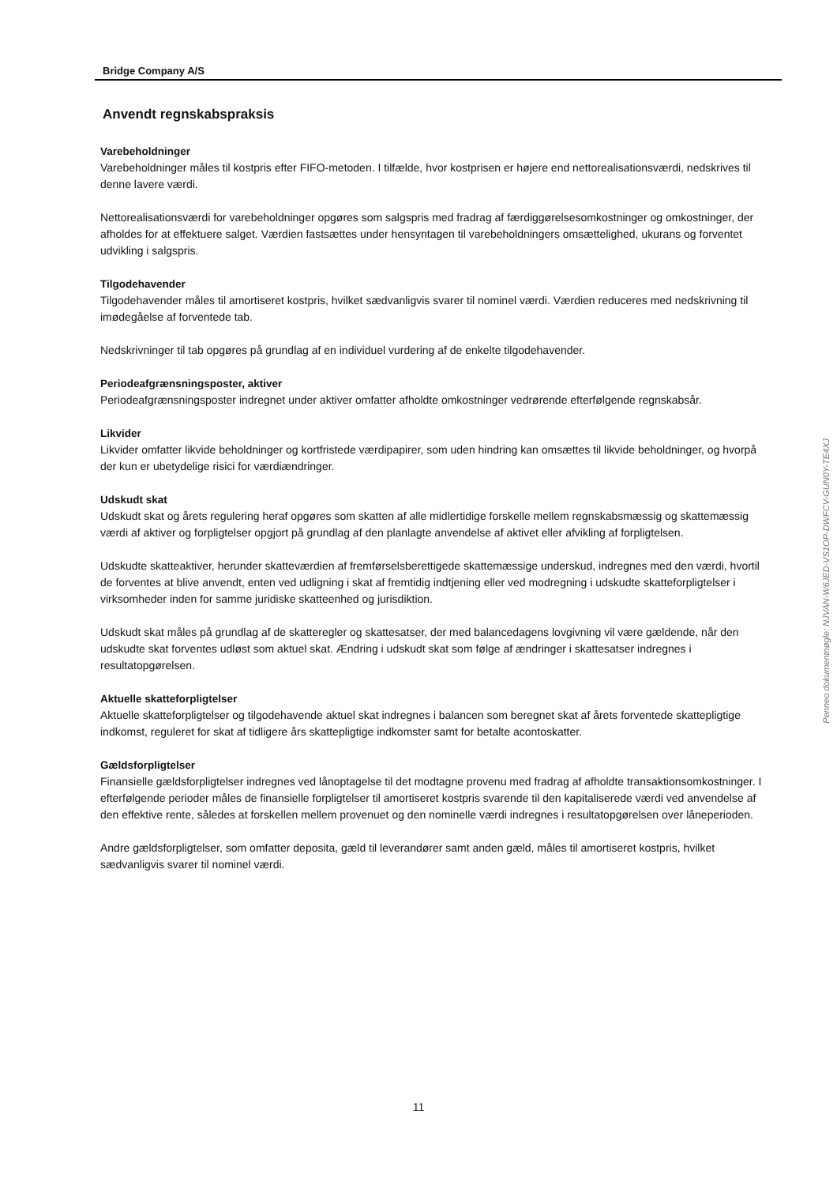Bridge Company A/S
Anvendt regnskabspraksis
Varebeholdninger
Varebeholdninger måles til kostpris efter FIFO-metoden. I tilfælde, hvor kostprisen er højere end nettorealisationsværdi, nedskrives til denne lavere værdi.
Nettorealisationsværdi for varebeholdninger opgøres som salgspris med fradrag af færdiggørelsesomkostninger og omkostninger, der afholdes for at effektuere salget. Værdien fastsættes under hensyntagen til varebeholdningers omsættelighed, ukurans og forventet udvikling i salgspris.
Tilgodehavender
Tilgodehavender måles til amortiseret kostpris, hvilket sædvanligvis svarer til nominel værdi. Værdien reduceres med nedskrivning til imødegåelse af forventede tab.
Nedskrivninger til tab opgøres på grundlag af en individuel vurdering af de enkelte tilgodehavender.
Periodeafgrænsningsposter, aktiver
Periodeafgrænsningsposter indregnet under aktiver omfatter afholdte omkostninger vedrørende efterfølgende regnskabsår.
Likvider
Likvider omfatter likvide beholdninger og kortfristede værdipapirer, som uden hindring kan omsættes til likvide beholdninger, og hvorpå der kun er ubetydelige risici for værdiændringer.
Udskudt skat
Udskudt skat og årets regulering heraf opgøres som skatten af alle midlertidige forskelle mellem regnskabsmæssig og skattemæssig værdi af aktiver og forpligtelser opgjort på grundlag af den planlagte anvendelse af aktivet eller afvikling af forpligtelsen.
Udskudte skatteaktiver, herunder skatteværdien af fremførselsberettigede skattemæssige underskud, indregnes med den værdi, hvortil de forventes at blive anvendt, enten ved udligning i skat af fremtidig indtjening eller ved modregning i udskudte skatteforpligtelser i virksomheder inden for samme juridiske skatteenhed og jurisdiktion.
Udskudt skat måles på grundlag af de skatteregler og skattesatser, der med balancedagens lovgivning vil være gældende, når den udskudte skat forventes udløst som aktuel skat. Ændring i udskudt skat som følge af ændringer i skattesatser indregnes i resultatopgørelsen.
Aktuelle skatteforpligtelser
Aktuelle skatteforpligtelser og tilgodehavende aktuel skat indregnes i balancen som beregnet skat af årets forventede skattepligtige indkomst, reguleret for skat af tidligere års skattepligtige indkomster samt for betalte acontoskatter.
Gældsforpligtelser
Finansielle gældsforpligtelser indregnes ved lånoptagelse til det modtagne provenu med fradrag af afholdte transaktionsomkostninger. I efterfølgende perioder måles de finansielle forpligtelser til amortiseret kostpris svarende til den kapitaliserede værdi ved anvendelse af den effektive rente, således at forskellen mellem provenuet og den nominelle værdi indregnes i resultatopgørelsen over låneperioden.
Andre gældsforpligtelser, som omfatter deposita, gæld til leverandører samt anden gæld, måles til amortiseret kostpris, hvilket sædvanligvis svarer til nominel værdi.
Penneo dokumentnøgle: NJVAN-W6JED-VS1OP-DWFCV-GUN0Y-TE4XJ
11